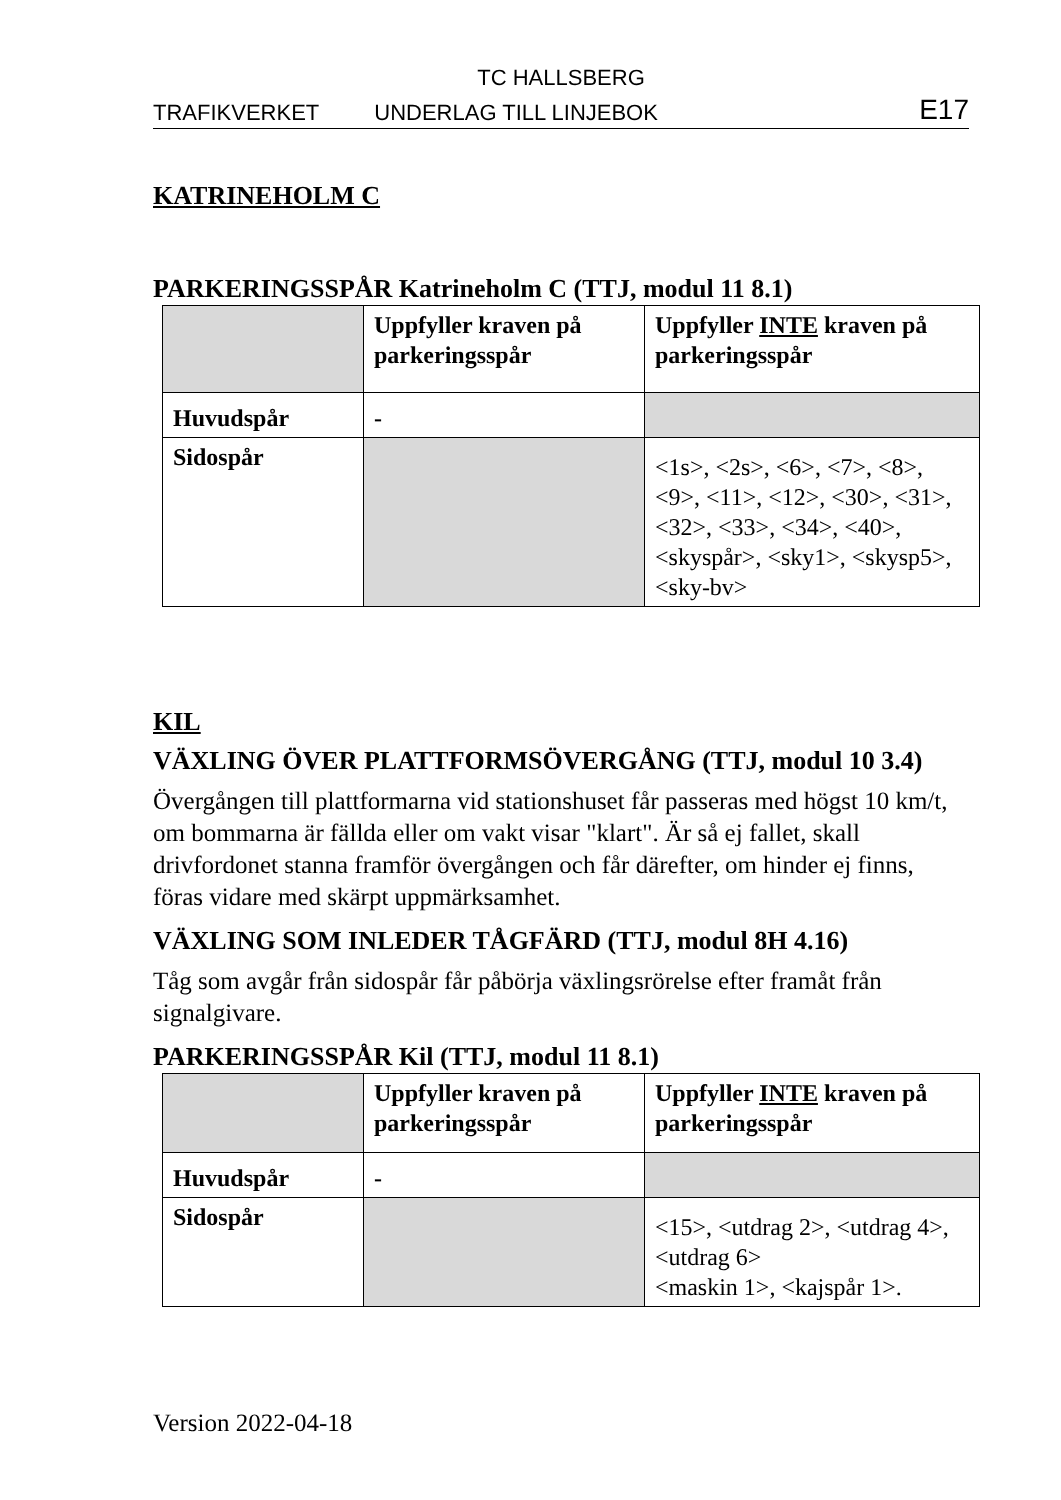TC HALLSBERG
TRAFIKVERKET UNDERLAG TILL LINJEBOK E17
KATRINEHOLM C
PARKERINGSSPÅR Katrineholm C (TTJ, modul 11 8.1)
| | Uppfyller kraven på parkeringsspår | Uppfyller INTE kraven på parkeringsspår |
| Huvudspår | - | |
| Sidospår | | <1s>, <2s>, <6>, <7>, <8>, <9>, <11>, <12>, <30>, <31>, <32>, <33>, <34>, <40>, <skyspår>, <sky1>, <skysp5>, <sky-bv> |
KIL
VÄXLING ÖVER PLATTFORMSÖVERGÅNG (TTJ, modul 10 3.4)
Övergången till plattformarna vid stationshuset får passeras med högst 10 km/t, om bommarna är fällda eller om vakt visar "klart". Är så ej fallet, skall drivfordonet stanna framför övergången och får därefter, om hinder ej finns, föras vidare med skärpt uppmärksamhet.
VÄXLING SOM INLEDER TÅGFÄRD (TTJ, modul 8H 4.16)
Tåg som avgår från sidospår får påbörja växlingsrörelse efter framåt från signalgivare.
PARKERINGSSPÅR Kil (TTJ, modul 11 8.1)
| | Uppfyller kraven på parkeringsspår | Uppfyller INTE kraven på parkeringsspår |
| Huvudspår | - | |
| Sidospår | | <15>, <utdrag 2>, <utdrag 4>, <utdrag 6> <maskin 1>, <kajspår 1>. |
Version 2022-04-18